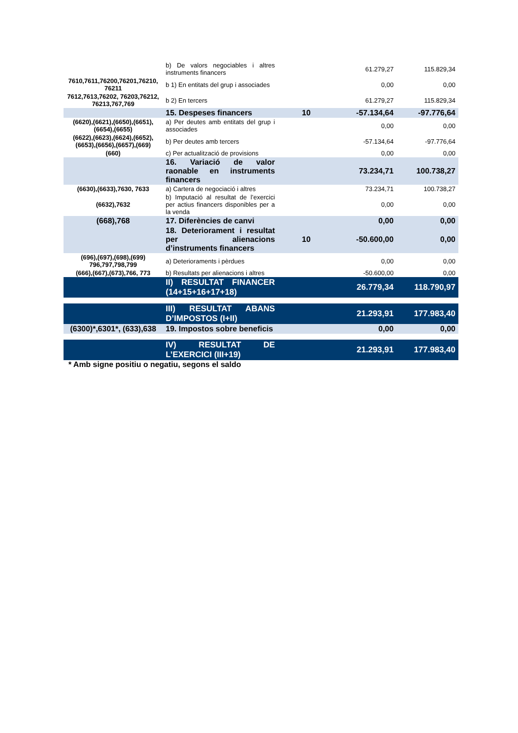| | b) De valors negociables i altres instruments financers | | 61.279,27 | 115.829,34 |
| 7610,7611,76200,76201,76210, 76211 | b 1) En entitats del grup i associades | | 0,00 | 0,00 |
| 7612,7613,76202, 76203,76212, 76213,767,769 | b 2) En tercers | | 61.279,27 | 115.829,34 |
| | 15. Despeses financers | 10 | -57.134,64 | -97.776,64 |
| (6620),(6621),(6650),(6651), (6654),(6655) | a) Per deutes amb entitats del grup i associades | | 0,00 | 0,00 |
| (6622),(6623),(6624),(6652), (6653),(6656),(6657),(669) | b) Per deutes amb tercers | | -57.134,64 | -97.776,64 |
| (660) | c) Per actualització de provisions | | 0,00 | 0,00 |
| | 16. Variació de valor raonable en instruments financers | | 73.234,71 | 100.738,27 |
| (6630),(6633),7630, 7633 | a) Cartera de negociació i altres | | 73.234,71 | 100.738,27 |
| (6632),7632 | b) Imputació al resultat de l’exercici per actius financers disponibles per a la venda | | 0,00 | 0,00 |
| (668),768 | 17. Diferències de canvi | | 0,00 | 0,00 |
| | 18. Deteriorament i resultat per alienacions d’instruments financers | 10 | -50.600,00 | 0,00 |
| (696),(697),(698),(699) 796,797,798,799 | a) Deterioraments i pèrdues | | 0,00 | 0,00 |
| (666),(667),(673),766, 773 | b) Resultats per alienacions i altres | | -50.600,00 | 0,00 |
| | II) RESULTAT FINANCER (14+15+16+17+18) | | 26.779,34 | 118.790,97 |
| | III) RESULTAT ABANS D’IMPOSTOS (I+II) | | 21.293,91 | 177.983,40 |
| (6300)*,6301*, (633),638 | 19. Impostos sobre beneficis | | 0,00 | 0,00 |
| | IV) RESULTAT DE L’EXERCICI (III+19) | | 21.293,91 | 177.983,40 |
* Amb signe positiu o negatiu, segons el saldo